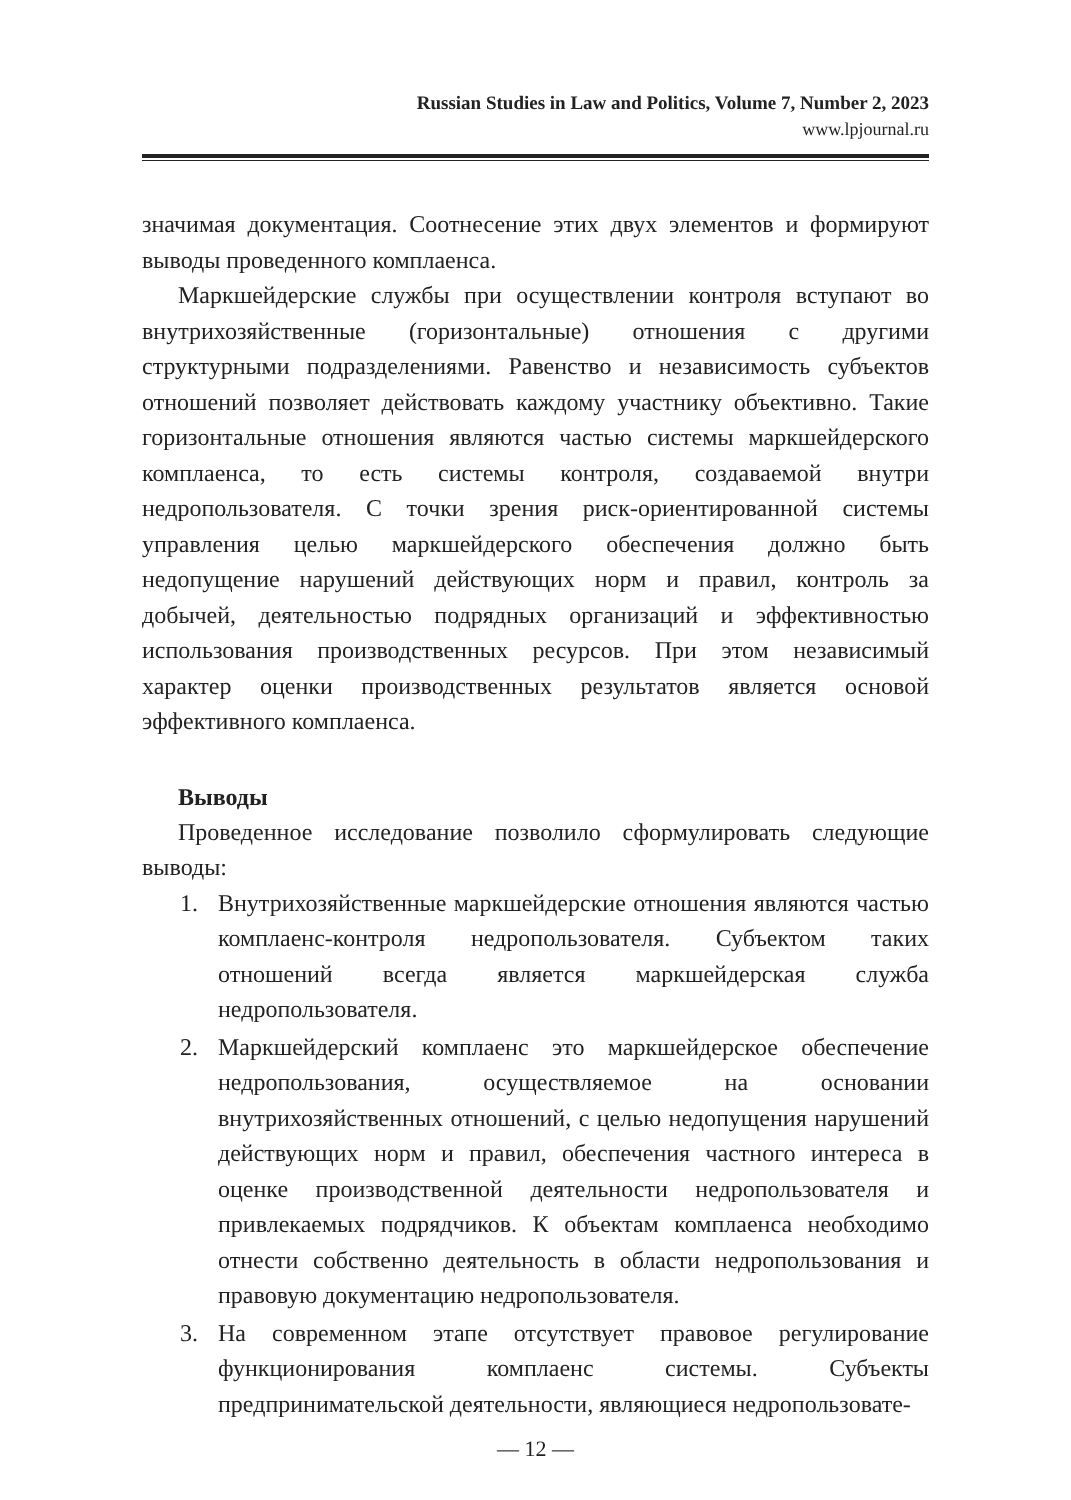Russian Studies in Law and Politics, Volume 7, Number 2, 2023
www.lpjournal.ru
значимая документация. Соотнесение этих двух элементов и формируют выводы проведенного комплаенса.
Маркшейдерские службы при осуществлении контроля вступают во внутрихозяйственные (горизонтальные) отношения с другими структурными подразделениями. Равенство и независимость субъектов отношений позволяет действовать каждому участнику объективно. Такие горизонтальные отношения являются частью системы маркшейдерского комплаенса, то есть системы контроля, создаваемой внутри недропользователя. С точки зрения риск-ориентированной системы управления целью маркшейдерского обеспечения должно быть недопущение нарушений действующих норм и правил, контроль за добычей, деятельностью подрядных организаций и эффективностью использования производственных ресурсов. При этом независимый характер оценки производственных результатов является основой эффективного комплаенса.
Выводы
Проведенное исследование позволило сформулировать следующие выводы:
1. Внутрихозяйственные маркшейдерские отношения являются частью комплаенс-контроля недропользователя. Субъектом таких отношений всегда является маркшейдерская служба недропользователя.
2. Маркшейдерский комплаенс это маркшейдерское обеспечение недропользования, осуществляемое на основании внутрихозяйственных отношений, с целью недопущения нарушений действующих норм и правил, обеспечения частного интереса в оценке производственной деятельности недропользователя и привлекаемых подрядчиков. К объектам комплаенса необходимо отнести собственно деятельность в области недропользования и правовую документацию недропользователя.
3. На современном этапе отсутствует правовое регулирование функционирования комплаенс системы. Субъекты предпринимательской деятельности, являющиеся недропользовате-
— 12 —